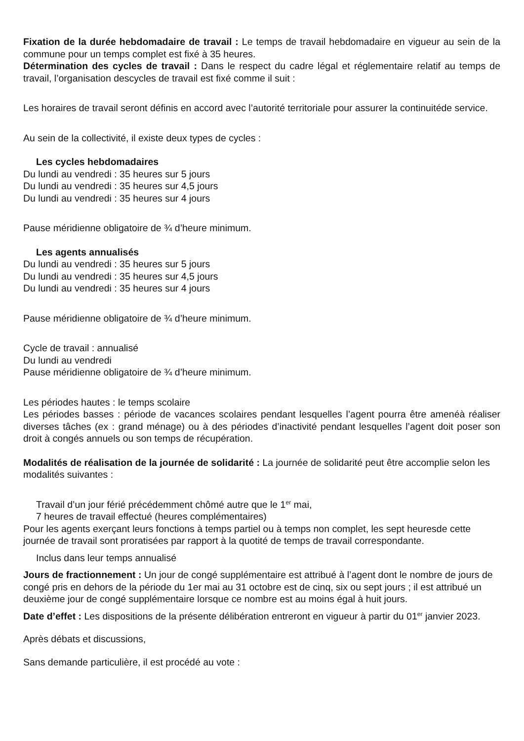Fixation de la durée hebdomadaire de travail : Le temps de travail hebdomadaire en vigueur au sein de la commune pour un temps complet est fixé à 35 heures.
Détermination des cycles de travail : Dans le respect du cadre légal et réglementaire relatif au temps de travail, l’organisation descycles de travail est fixé comme il suit :
Les horaires de travail seront définis en accord avec l’autorité territoriale pour assurer la continuitéde service.
Au sein de la collectivité, il existe deux types de cycles :
Les cycles hebdomadaires
Du lundi au vendredi : 35 heures sur 5 jours
Du lundi au vendredi : 35 heures sur 4,5 jours
Du lundi au vendredi : 35 heures sur 4 jours
Pause méridienne obligatoire de ¾ d’heure minimum.
Les agents annualisés
Du lundi au vendredi : 35 heures sur 5 jours
Du lundi au vendredi : 35 heures sur 4,5 jours
Du lundi au vendredi : 35 heures sur 4 jours
Pause méridienne obligatoire de ¾ d’heure minimum.
Cycle de travail : annualisé
Du lundi au vendredi
Pause méridienne obligatoire de ¾ d’heure minimum.
Les périodes hautes : le temps scolaire
Les périodes basses : période de vacances scolaires pendant lesquelles l’agent pourra être amenéà réaliser diverses tâches (ex : grand ménage) ou à des périodes d’inactivité pendant lesquelles l’agent doit poser son droit à congés annuels ou son temps de récupération.
Modalités de réalisation de la journée de solidarité : La journée de solidarité peut être accomplie selon les modalités suivantes :
Travail d’un jour férié précédemment chômé autre que le 1<sup>er</sup> mai,
7 heures de travail effectué (heures complémentaires)
Pour les agents exerçant leurs fonctions à temps partiel ou à temps non complet, les sept heuresde cette journée de travail sont proratisées par rapport à la quotité de temps de travail correspondante.
Inclus dans leur temps annualisé
Jours de fractionnement : Un jour de congé supplémentaire est attribué à l’agent dont le nombre de jours de congé pris en dehors de la période du 1er mai au 31 octobre est de cinq, six ou sept jours ; il est attribué un deuxième jour de congé supplémentaire lorsque ce nombre est au moins égal à huit jours.
Date d’effet : Les dispositions de la présente délibération entreront en vigueur à partir du 01<sup>er</sup> janvier 2023.
Après débats et discussions,
Sans demande particulière, il est procédé au vote :